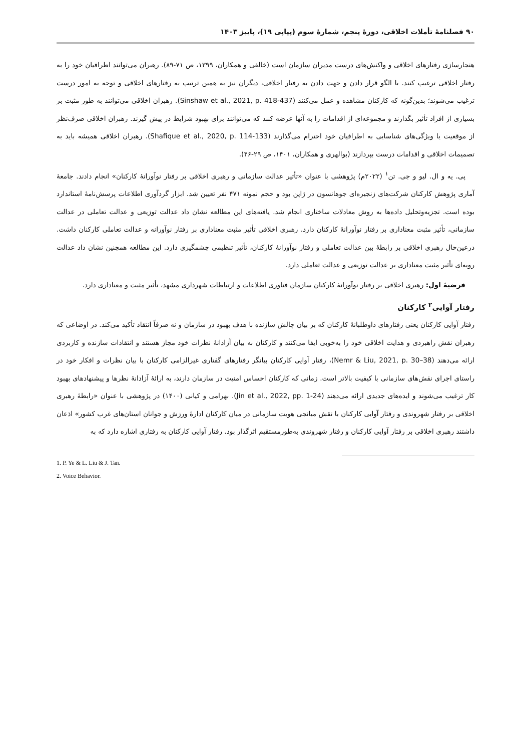۹۰ فصلنامهٔ تأملات اخلاقی، دورهٔ پنجم، شمارهٔ سوم (پیاپی ۱۹)، پاییز ۱۴۰۳
هنجارسازی رفتارهای اخلاقی و واکنش‌های درست مدیران سازمان است (خالقی و همکاران، ۱۳۹۹، ص ۷۱-۸۹). رهبران می‌توانند اطرافیان خود را به رفتار اخلاقی ترغیب کنند. با الگو قرار دادن و جهت دادن به رفتار اخلاقی، دیگران نیز به همین ترتیب به رفتارهای اخلاقی و توجه به امور درست ترغیب می‌شوند؛ بدین‌گونه که کارکنان مشاهده و عمل می‌کنند (Sinshaw et al., 2021, p. 418-437). رهبران اخلاقی می‌توانند به طور مثبت بر بسیاری از افراد تأثیر بگذارند و مجموعه‌ای از اقدامات را به آنها عرضه کنند که می‌توانند برای بهبود شرایط در پیش گیرند. رهبران اخلاقی صرف‌نظر از موقعیت یا ویژگی‌های شناسایی به اطرافیان خود احترام می‌گذارند (Shafique et al., 2020, p. 114-133). رهبران اخلاقی همیشه باید به تصمیمات اخلاقی و اقدامات درست بپردازند (بوالهری و همکاران، ۱۴۰۱، ص ۲۹-۴۶).
پی. یه و ال. لیو و جی. تن<sup>۱</sup> (۲۰۲۲م) پژوهشی با عنوان «تأثیر عدالت سازمانی و رهبری اخلاقی بر رفتار نوآورانهٔ کارکنان» انجام دادند. جامعهٔ آماری پژوهش کارکنان شرکت‌های زنجیره‌ای جوهانسون در ژاپن بود و حجم نمونه ۴۷۱ نفر تعیین شد. ابزار گردآوری اطلاعات پرسش‌نامهٔ استاندارد بوده است. تجزیه‌وتحلیل داده‌ها به روش معادلات ساختاری انجام شد. یافته‌های این مطالعه نشان داد عدالت توزیعی و عدالت تعاملی در عدالت سازمانی، تأثیر مثبت معناداری بر رفتار نوآورانهٔ کارکنان دارد. رهبری اخلاقی تأثیر مثبت معناداری بر رفتار نوآورانه و عدالت تعاملی کارکنان داشت. درعین‌حال رهبری اخلاقی بر رابطهٔ بین عدالت تعاملی و رفتار نوآورانهٔ کارکنان، تأثیر تنظیمی چشمگیری دارد. این مطالعه همچنین نشان داد عدالت رویه‌ای تأثیر مثبت معناداری بر عدالت توزیعی و عدالت تعاملی دارد.
فرضیهٔ اول: رهبری اخلاقی بر رفتار نوآورانهٔ کارکنان سازمان فناوری اطلاعات و ارتباطات شهرداری مشهد، تأثیر مثبت و معناداری دارد.
رفتار آوایی<sup>۲</sup> کارکنان
رفتار آوایی کارکنان یعنی رفتارهای داوطلبانهٔ کارکنان که بر بیان چالش سازنده با هدف بهبود در سازمان و نه صرفاً انتقاد تأکید می‌کند. در اوضاعی که رهبران نقش راهبردی و هدایت اخلاقی خود را به‌خوبی ایفا می‌کنند و کارکنان به بیان آزادانهٔ نظرات خود مجاز هستند و انتقادات سازنده و کاربردی ارائه می‌دهند (Nemr & Liu, 2021, p. 30–38)، رفتار آوایی کارکنان بیانگر رفتارهای گفتاری غیرالزامی کارکنان با بیان نظرات و افکار خود در راستای اجرای نقش‌های سازمانی با کیفیت بالاتر است. زمانی که کارکنان احساس امنیت در سازمان دارند، به ارائهٔ آزادانهٔ نظرها و پیشنهادهای بهبود کار ترغیب می‌شوند و ایده‌های جدیدی ارائه می‌دهند (Jin et al., 2022, pp. 1-24). بهرامی و کیانی (۱۴۰۰) در پژوهشی با عنوان «رابطهٔ رهبری اخلاقی بر رفتار شهروندی و رفتار آوایی کارکنان با نقش میانجی هویت سازمانی در میان کارکنان ادارهٔ ورزش و جوانان استان‌های غرب کشور» اذعان داشتند رهبری اخلاقی بر رفتار آوایی کارکنان و رفتار شهروندی به‌طورمستقیم اثرگذار بود. رفتار آوایی کارکنان به رفتاری اشاره دارد که به
1. P. Ye & L. Liu & J. Tan.
2. Voice Behavior.